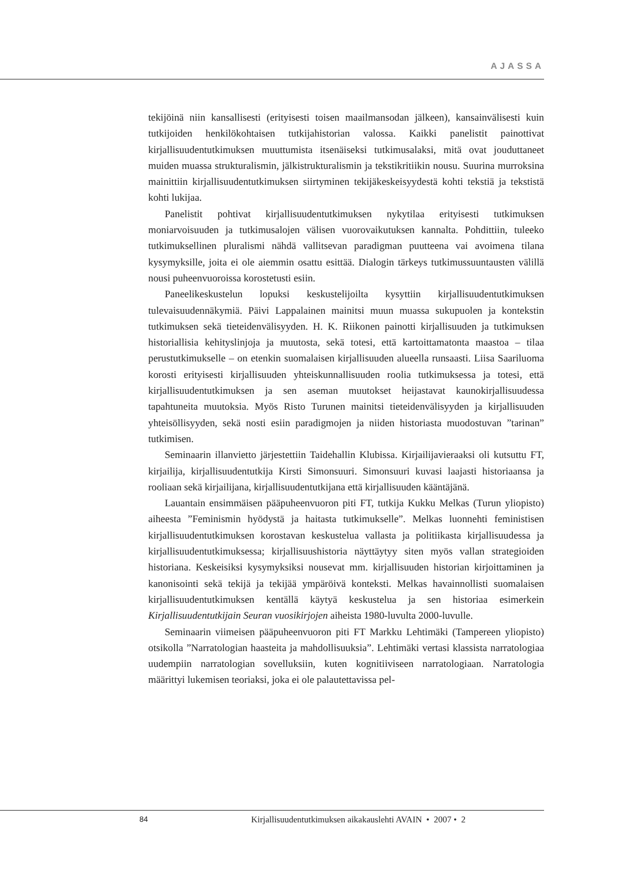AJASSA
tekijöinä niin kansallisesti (erityisesti toisen maailmansodan jälkeen), kansainvälisesti kuin tutkijoiden henkilökohtaisen tutkijahistorian valossa. Kaikki panelistit painottivat kirjallisuudentutkimuksen muuttumista itsenäiseksi tutkimusalaksi, mitä ovat jouduttaneet muiden muassa strukturalismin, jälkistrukturalismin ja tekstikritiikin nousu. Suurina murroksina mainittiin kirjallisuudentutkimuksen siirtyminen tekijäkeskeisyydestä kohti tekstiä ja tekstistä kohti lukijaa.
Panelistit pohtivat kirjallisuudentutkimuksen nykytilaa erityisesti tutkimuksen moniarvoisuuden ja tutkimusalojen välisen vuorovaikutuksen kannalta. Pohdittiin, tuleeko tutkimuksellinen pluralismi nähdä vallitsevan paradigman puutteena vai avoimena tilana kysymyksille, joita ei ole aiemmin osattu esittää. Dialogin tärkeys tutkimussuuntausten välillä nousi puheenvuoroissa korostetusti esiin.
Paneelikeskustelun lopuksi keskustelijoilta kysyttiin kirjallisuudentutkimuksen tulevaisuudennäkymiä. Päivi Lappalainen mainitsi muun muassa sukupuolen ja kontekstin tutkimuksen sekä tieteidenvälisyyden. H. K. Riikonen painotti kirjallisuuden ja tutkimuksen historiallisia kehityslinjoja ja muutosta, sekä totesi, että kartoittamatonta maastoa – tilaa perustutkimukselle – on etenkin suomalaisen kirjallisuuden alueella runsaasti. Liisa Saariluoma korosti erityisesti kirjallisuuden yhteiskunnallisuuden roolia tutkimuksessa ja totesi, että kirjallisuudentutkimuksen ja sen aseman muutokset heijastavat kaunokirjallisuudessa tapahtuneita muutoksia. Myös Risto Turunen mainitsi tieteidenvälisyyden ja kirjallisuuden yhteisöllisyyden, sekä nosti esiin paradigmojen ja niiden historiasta muodostuvan ”tarinan” tutkimisen.
Seminaarin illanvietto järjestettiin Taidehallin Klubissa. Kirjailijavieraaksi oli kutsuttu FT, kirjailija, kirjallisuudentutkija Kirsti Simonsuuri. Simonsuuri kuvasi laajasti historiaansa ja rooliaan sekä kirjailijana, kirjallisuudentutkijana että kirjallisuuden kääntäjänä.
Lauantain ensimmäisen pääpuheenvuoron piti FT, tutkija Kukku Melkas (Turun yliopisto) aiheesta ”Feminismin hyödystä ja haitasta tutkimukselle”. Melkas luonnehti feministisen kirjallisuudentutkimuksen korostavan keskustelua vallasta ja politiikasta kirjallisuudessa ja kirjallisuudentutkimuksessa; kirjallisuushistoria näyttäytyy siten myös vallan strategioiden historiana. Keskeisiksi kysymyksiksi nousevat mm. kirjallisuuden historian kirjoittaminen ja kanonisointi sekä tekijä ja tekijää ympäröivä konteksti. Melkas havainnollisti suomalaisen kirjallisuudentutkimuksen kentällä käytyä keskustelua ja sen historiaa esimerkein Kirjallisuudentutkijain Seuran vuosikirjojen aiheista 1980-luvulta 2000-luvulle.
Seminaarin viimeisen pääpuheenvuoron piti FT Markku Lehtimäki (Tampereen yliopisto) otsikolla ”Narratologian haasteita ja mahdollisuuksia”. Lehtimäki vertasi klassista narratologiaa uudempiin narratologian sovelluksiin, kuten kognitiiviseen narratologiaan. Narratologia määrittyi lukemisen teoriaksi, joka ei ole palautettavissa pel-
84 Kirjallisuudentutkimuksen aikakauslehti AVAIN • 2007 • 2